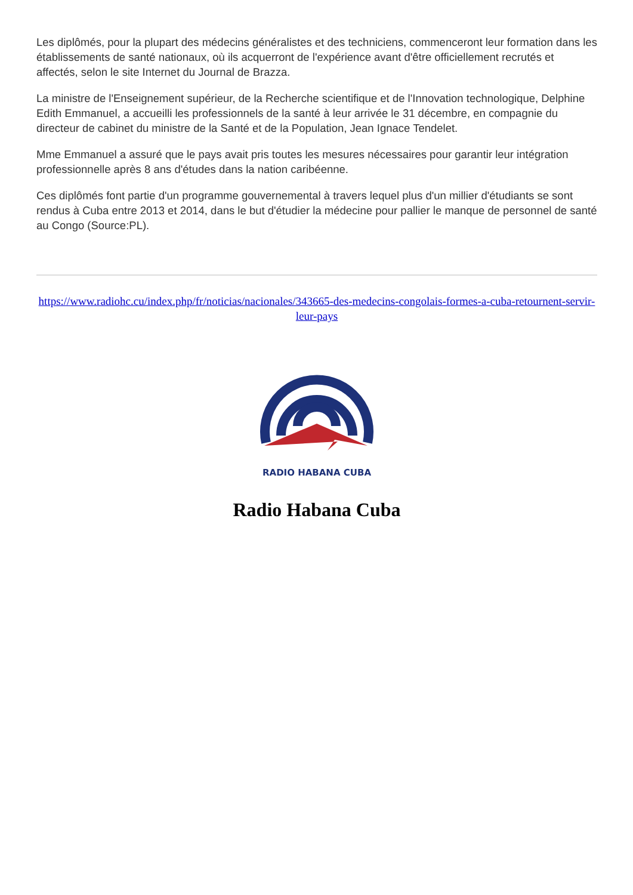Les diplômés, pour la plupart des médecins généralistes et des techniciens, commenceront leur formation dans les établissements de santé nationaux, où ils acquerront de l'expérience avant d'être officiellement recrutés et affectés, selon le site Internet du Journal de Brazza.
La ministre de l'Enseignement supérieur, de la Recherche scientifique et de l'Innovation technologique, Delphine Edith Emmanuel, a accueilli les professionnels de la santé à leur arrivée le 31 décembre, en compagnie du directeur de cabinet du ministre de la Santé et de la Population, Jean Ignace Tendelet.
Mme Emmanuel a assuré que le pays avait pris toutes les mesures nécessaires pour garantir leur intégration professionnelle après 8 ans d'études dans la nation caribéenne.
Ces diplômés font partie d'un programme gouvernemental à travers lequel plus d'un millier d'étudiants se sont rendus à Cuba entre 2013 et 2014, dans le but d'étudier la médecine pour pallier le manque de personnel de santé au Congo (Source:PL).
https://www.radiohc.cu/index.php/fr/noticias/nacionales/343665-des-medecins-congolais-formes-a-cuba-retournent-servir-leur-pays
RADIO HABANA CUBA
Radio Habana Cuba